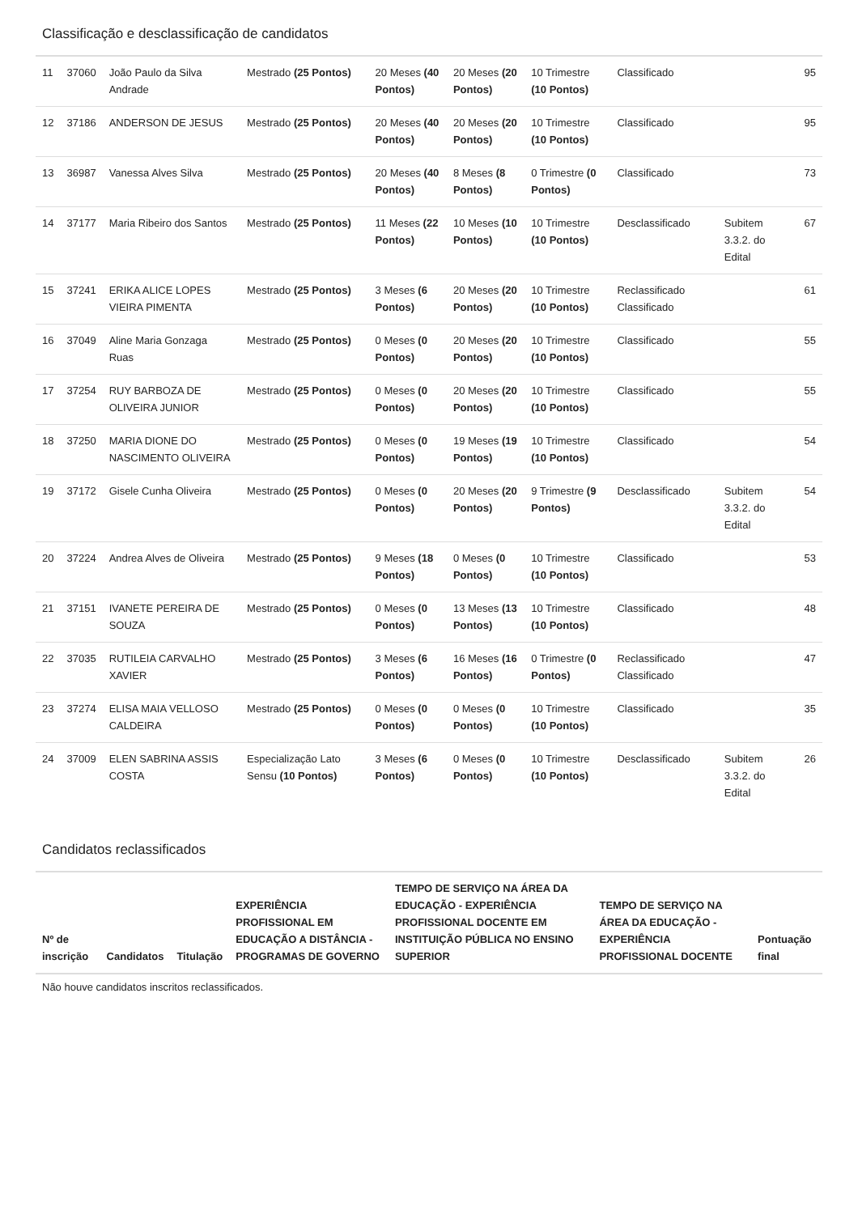Classificação e desclassificação de candidatos
| 11 | 37060 | João Paulo da Silva Andrade | Mestrado (25 Pontos) | 20 Meses (40 Pontos) | 20 Meses (20 Pontos) | 10 Trimestre (10 Pontos) | Classificado | | 95 |
| 12 | 37186 | ANDERSON DE JESUS | Mestrado (25 Pontos) | 20 Meses (40 Pontos) | 20 Meses (20 Pontos) | 10 Trimestre (10 Pontos) | Classificado | | 95 |
| 13 | 36987 | Vanessa Alves Silva | Mestrado (25 Pontos) | 20 Meses (40 Pontos) | 8 Meses (8 Pontos) | 0 Trimestre (0 Pontos) | Classificado | | 73 |
| 14 | 37177 | Maria Ribeiro dos Santos | Mestrado (25 Pontos) | 11 Meses (22 Pontos) | 10 Meses (10 Pontos) | 10 Trimestre (10 Pontos) | Desclassificado | Subitem 3.3.2. do Edital | 67 |
| 15 | 37241 | ERIKA ALICE LOPES VIEIRA PIMENTA | Mestrado (25 Pontos) | 3 Meses (6 Pontos) | 20 Meses (20 Pontos) | 10 Trimestre (10 Pontos) | Reclassificado Classificado | | 61 |
| 16 | 37049 | Aline Maria Gonzaga Ruas | Mestrado (25 Pontos) | 0 Meses (0 Pontos) | 20 Meses (20 Pontos) | 10 Trimestre (10 Pontos) | Classificado | | 55 |
| 17 | 37254 | RUY BARBOZA DE OLIVEIRA JUNIOR | Mestrado (25 Pontos) | 0 Meses (0 Pontos) | 20 Meses (20 Pontos) | 10 Trimestre (10 Pontos) | Classificado | | 55 |
| 18 | 37250 | MARIA DIONE DO NASCIMENTO OLIVEIRA | Mestrado (25 Pontos) | 0 Meses (0 Pontos) | 19 Meses (19 Pontos) | 10 Trimestre (10 Pontos) | Classificado | | 54 |
| 19 | 37172 | Gisele Cunha Oliveira | Mestrado (25 Pontos) | 0 Meses (0 Pontos) | 20 Meses (20 Pontos) | 9 Trimestre (9 Pontos) | Desclassificado | Subitem 3.3.2. do Edital | 54 |
| 20 | 37224 | Andrea Alves de Oliveira | Mestrado (25 Pontos) | 9 Meses (18 Pontos) | 0 Meses (0 Pontos) | 10 Trimestre (10 Pontos) | Classificado | | 53 |
| 21 | 37151 | IVANETE PEREIRA DE SOUZA | Mestrado (25 Pontos) | 0 Meses (0 Pontos) | 13 Meses (13 Pontos) | 10 Trimestre (10 Pontos) | Classificado | | 48 |
| 22 | 37035 | RUTILEIA CARVALHO XAVIER | Mestrado (25 Pontos) | 3 Meses (6 Pontos) | 16 Meses (16 Pontos) | 0 Trimestre (0 Pontos) | Reclassificado Classificado | | 47 |
| 23 | 37274 | ELISA MAIA VELLOSO CALDEIRA | Mestrado (25 Pontos) | 0 Meses (0 Pontos) | 0 Meses (0 Pontos) | 10 Trimestre (10 Pontos) | Classificado | | 35 |
| 24 | 37009 | ELEN SABRINA ASSIS COSTA | Especialização Lato Sensu (10 Pontos) | 3 Meses (6 Pontos) | 0 Meses (0 Pontos) | 10 Trimestre (10 Pontos) | Desclassificado | Subitem 3.3.2. do Edital | 26 |
Candidatos reclassificados
| Nº de inscrição | Candidatos | Titulação | EXPERIÊNCIA PROFISSIONAL EM EDUCAÇÃO A DISTÂNCIA - PROGRAMAS DE GOVERNO | TEMPO DE SERVIÇO NA ÁREA DA EDUCAÇÃO - EXPERIÊNCIA PROFISSIONAL DOCENTE EM INSTITUIÇÃO PÚBLICA NO ENSINO SUPERIOR | TEMPO DE SERVIÇO NA ÁREA DA EDUCAÇÃO - EXPERIÊNCIA PROFISSIONAL DOCENTE | Pontuação final |
| --- | --- | --- | --- | --- | --- | --- |
Não houve candidatos inscritos reclassificados.